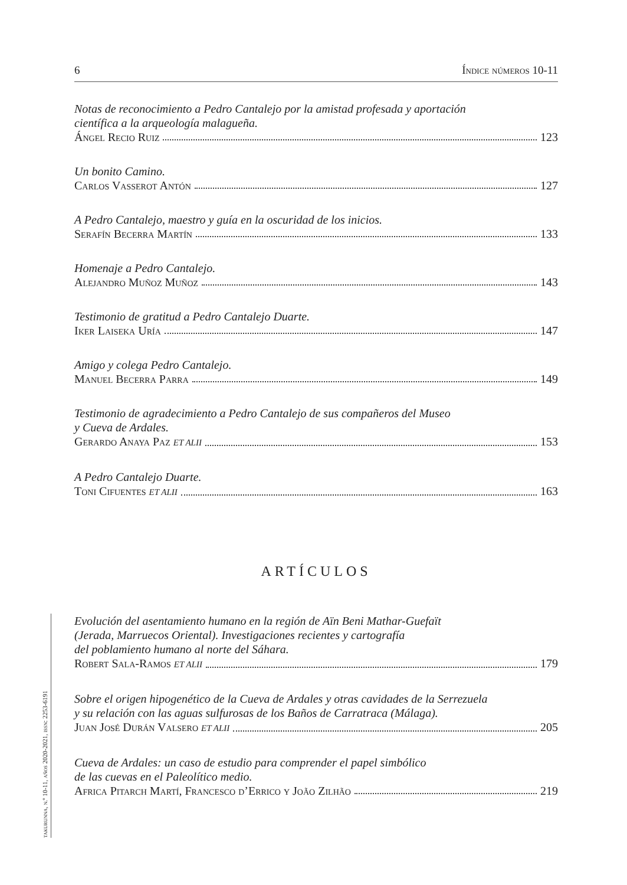6 Índice números 10-11
Notas de reconocimiento a Pedro Cantalejo por la amistad profesada y aportación
científica a la arqueología malagueña.
Ángel Recio Ruiz 123
Un bonito Camino.
Carlos Vasserot Antón 127
A Pedro Cantalejo, maestro y guía en la oscuridad de los inicios.
Serafín Becerra Martín 133
Homenaje a Pedro Cantalejo.
Alejandro Muñoz Muñoz 143
Testimonio de gratitud a Pedro Cantalejo Duarte.
Iker Laiseka Uría 147
Amigo y colega Pedro Cantalejo.
Manuel Becerra Parra 149
Testimonio de agradecimiento a Pedro Cantalejo de sus compañeros del Museo
y Cueva de Ardales.
Gerardo Anaya Paz ET ALII 153
A Pedro Cantalejo Duarte.
Toni Cifuentes ET ALII 163
ARTÍCULOS
Evolución del asentamiento humano en la región de Aïn Beni Mathar-Guefaït
(Jerada, Marruecos Oriental). Investigaciones recientes y cartografía
del poblamiento humano al norte del Sáhara.
Robert Sala-Ramos ET ALII 179
Sobre el origen hipogenético de la Cueva de Ardales y otras cavidades de la Serrezuela
y su relación con las aguas sulfurosas de los Baños de Carratraca (Málaga).
Juan José Durán Valsero ET ALII 205
Cueva de Ardales: un caso de estudio para comprender el papel simbólico
de las cuevas en el Paleolítico medio.
Africa Pitarch Martí, Francesco d’Errico y João Zilhão 219
takurunna, n.º 10-11, años 2020-2021, issn: 2253-6191